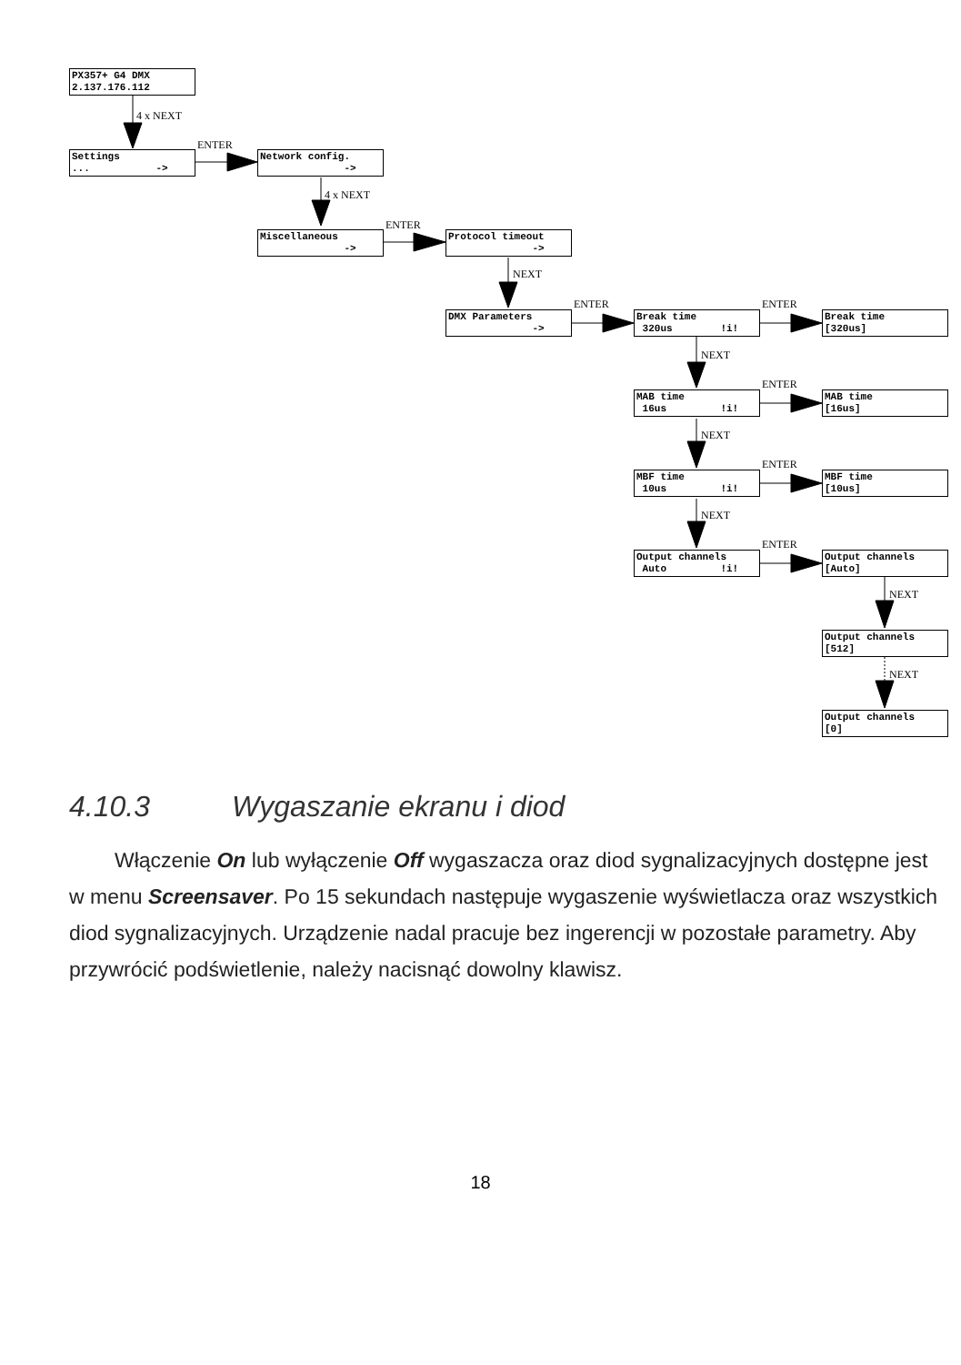PX357+ G4 DMX
2.137.176.112
4 x NEXT
Settings... ->
ENTER
Network config.
->
4 x NEXT
Miscellaneous
->
ENTER
Protocol timeout
->
NEXT
DMX Parameters
->
ENTER
Break time
320us !i!
ENTER
Break time
[320us]
NEXT
MAB time
16us !i!
ENTER
MAB time
[16us]
NEXT
MBF time
10us !i!
ENTER
MBF time
[10us]
NEXT
Output channels
Auto !i!
ENTER
Output channels
[Auto]
NEXT
Output channels
[512]
NEXT
Output channels
[0]
4.10.3 Wygaszanie ekranu i diod
Włączenie On lub wyłączenie Off wygaszacza oraz diod sygnalizacyjnych dostępne jest w menu Screensaver. Po 15 sekundach następuje wygaszenie wyświetlacza oraz wszystkich diod sygnalizacyjnych. Urządzenie nadal pracuje bez ingerencji w pozostałe parametry. Aby przywrócić podświetlenie, należy nacisnąć dowolny klawisz.
18